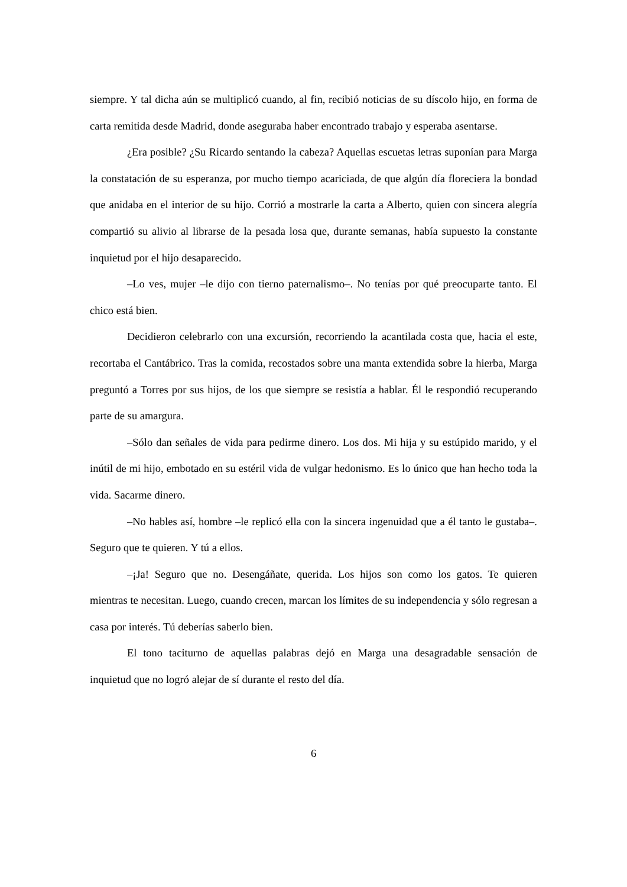siempre. Y tal dicha aún se multiplicó cuando, al fin, recibió noticias de su díscolo hijo, en forma de carta remitida desde Madrid, donde aseguraba haber encontrado trabajo y esperaba asentarse.
¿Era posible? ¿Su Ricardo sentando la cabeza? Aquellas escuetas letras suponían para Marga la constatación de su esperanza, por mucho tiempo acariciada, de que algún día floreciera la bondad que anidaba en el interior de su hijo. Corrió a mostrarle la carta a Alberto, quien con sincera alegría compartió su alivio al librarse de la pesada losa que, durante semanas, había supuesto la constante inquietud por el hijo desaparecido.
–Lo ves, mujer –le dijo con tierno paternalismo–. No tenías por qué preocuparte tanto. El chico está bien.
Decidieron celebrarlo con una excursión, recorriendo la acantilada costa que, hacia el este, recortaba el Cantábrico. Tras la comida, recostados sobre una manta extendida sobre la hierba, Marga preguntó a Torres por sus hijos, de los que siempre se resistía a hablar. Él le respondió recuperando parte de su amargura.
–Sólo dan señales de vida para pedirme dinero. Los dos. Mi hija y su estúpido marido, y el inútil de mi hijo, embotado en su estéril vida de vulgar hedonismo. Es lo único que han hecho toda la vida. Sacarme dinero.
–No hables así, hombre –le replicó ella con la sincera ingenuidad que a él tanto le gustaba–. Seguro que te quieren. Y tú a ellos.
–¡Ja! Seguro que no. Desengáñate, querida. Los hijos son como los gatos. Te quieren mientras te necesitan. Luego, cuando crecen, marcan los límites de su independencia y sólo regresan a casa por interés. Tú deberías saberlo bien.
El tono taciturno de aquellas palabras dejó en Marga una desagradable sensación de inquietud que no logró alejar de sí durante el resto del día.
6